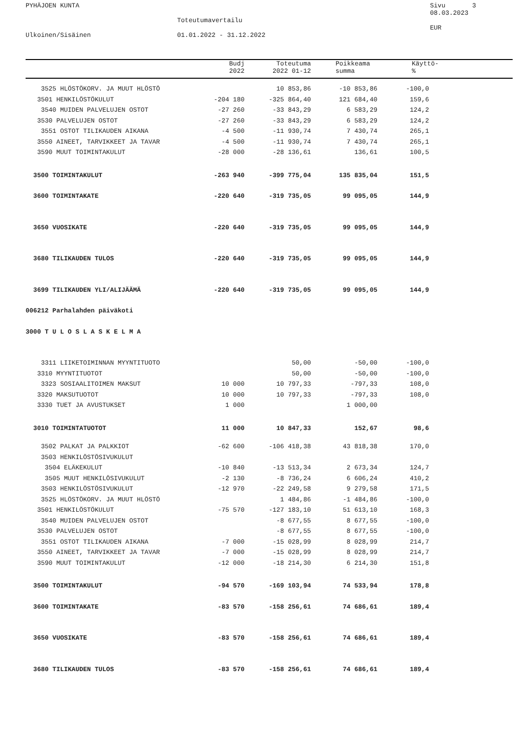PYHÄJOEN KUNTA Sivu 3
08.03.2023
Toteutumavertailu
EUR
Ulkoinen/Sisäinen 01.01.2022 - 31.12.2022
| | Budj 2022 | Toteutuma 2022 01-12 | Poikkeama summa | Käyttö- % |
| --- | --- | --- | --- | --- |
| 3525 HLÖSTÖKORV. JA MUUT HLÖSTÖ | | 10 853,86 | -10 853,86 | -100,0 | |
| 3501 HENKILÖSTÖKULUT | -204 180 | -325 864,40 | 121 684,40 | 159,6 | |
| 3540 MUIDEN PALVELUJEN OSTOT | -27 260 | -33 843,29 | 6 583,29 | 124,2 | |
| 3530 PALVELUJEN OSTOT | -27 260 | -33 843,29 | 6 583,29 | 124,2 | |
| 3551 OSTOT TILIKAUDEN AIKANA | -4 500 | -11 930,74 | 7 430,74 | 265,1 | |
| 3550 AINEET, TARVIKKEET JA TAVAR | -4 500 | -11 930,74 | 7 430,74 | 265,1 | |
| 3590 MUUT TOIMINTAKULUT | -28 000 | -28 136,61 | 136,61 | 100,5 | |
| 3500 TOIMINTAKULUT | -263 940 | -399 775,04 | 135 835,04 | 151,5 | |
| 3600 TOIMINTAKATE | -220 640 | -319 735,05 | 99 095,05 | 144,9 | |
| 3650 VUOSIKATE | -220 640 | -319 735,05 | 99 095,05 | 144,9 | |
| 3680 TILIKAUDEN TULOS | -220 640 | -319 735,05 | 99 095,05 | 144,9 | |
| 3699 TILIKAUDEN YLI/ALIJÄÄMÄ | -220 640 | -319 735,05 | 99 095,05 | 144,9 | |
| 006212 Parhalahden päiväkoti | | | | | |
| 3000 T U L O S L A S K E L M A | | | | | |
| 3311 LIIKETOIMINNAN MYYNTITUOTO | | 50,00 | -50,00 | -100,0 | |
| 3310 MYYNTITUOTOT | | 50,00 | -50,00 | -100,0 | |
| 3323 SOSIAALITOIMEN MAKSUT | 10 000 | 10 797,33 | -797,33 | 108,0 | |
| 3320 MAKSUTUOTOT | 10 000 | 10 797,33 | -797,33 | 108,0 | |
| 3330 TUET JA AVUSTUKSET | 1 000 | | 1 000,00 | | |
| 3010 TOIMINTATUOTOT | 11 000 | 10 847,33 | 152,67 | 98,6 | |
| 3502 PALKAT JA PALKKIOT | -62 600 | -106 418,38 | 43 818,38 | 170,0 | |
| 3503 HENKILÖSTÖSIVUKULUT | | | | | |
| 3504 ELÄKEKULUT | -10 840 | -13 513,34 | 2 673,34 | 124,7 | |
| 3505 MUUT HENKILÖSIVUKULUT | -2 130 | -8 736,24 | 6 606,24 | 410,2 | |
| 3503 HENKILÖSTÖSIVUKULUT | -12 970 | -22 249,58 | 9 279,58 | 171,5 | |
| 3525 HLÖSTÖKORV. JA MUUT HLÖSTÖ | | 1 484,86 | -1 484,86 | -100,0 | |
| 3501 HENKILÖSTÖKULUT | -75 570 | -127 183,10 | 51 613,10 | 168,3 | |
| 3540 MUIDEN PALVELUJEN OSTOT | | -8 677,55 | 8 677,55 | -100,0 | |
| 3530 PALVELUJEN OSTOT | | -8 677,55 | 8 677,55 | -100,0 | |
| 3551 OSTOT TILIKAUDEN AIKANA | -7 000 | -15 028,99 | 8 028,99 | 214,7 | |
| 3550 AINEET, TARVIKKEET JA TAVAR | -7 000 | -15 028,99 | 8 028,99 | 214,7 | |
| 3590 MUUT TOIMINTAKULUT | -12 000 | -18 214,30 | 6 214,30 | 151,8 | |
| 3500 TOIMINTAKULUT | -94 570 | -169 103,94 | 74 533,94 | 178,8 | |
| 3600 TOIMINTAKATE | -83 570 | -158 256,61 | 74 686,61 | 189,4 | |
| 3650 VUOSIKATE | -83 570 | -158 256,61 | 74 686,61 | 189,4 | |
| 3680 TILIKAUDEN TULOS | -83 570 | -158 256,61 | 74 686,61 | 189,4 | |